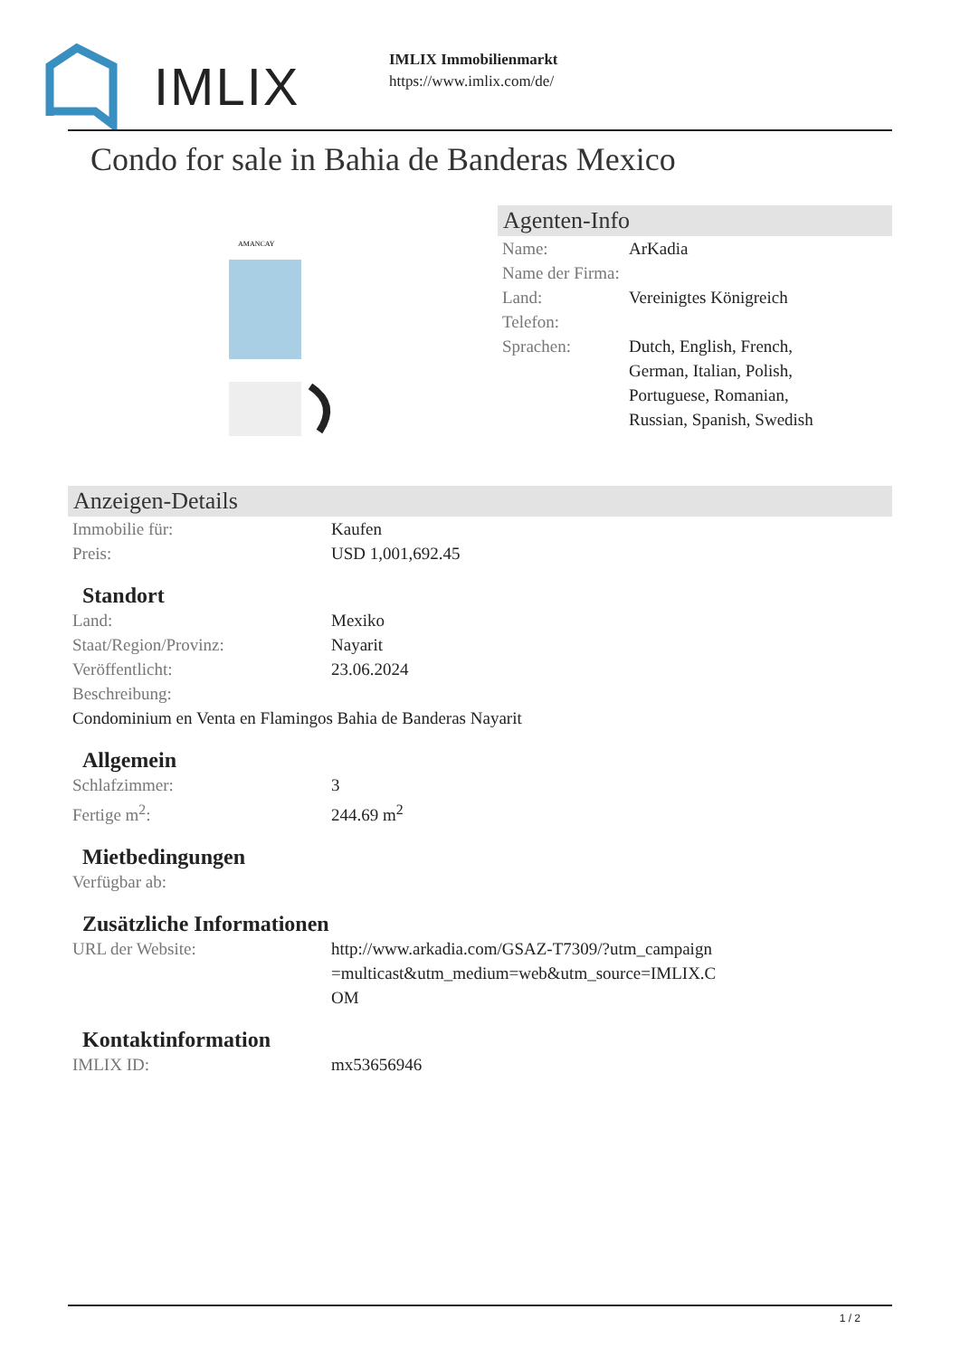IMLIX
IMLIX Immobilienmarkt
https://www.imlix.com/de/
Condo for sale in Bahia de Banderas Mexico
AMANCAY
Agenten-Info
| Name: | ArKadia |
| Name der Firma: | |
| Land: | Vereinigtes Königreich |
| Telefon: | |
| Sprachen: | Dutch, English, French, German, Italian, Polish, Portuguese, Romanian, Russian, Spanish, Swedish |
Anzeigen-Details
| Immobilie für: | Kaufen |
| Preis: | USD 1,001,692.45 |
Standort
| Land: | Mexiko |
| Staat/Region/Provinz: | Nayarit |
| Veröffentlicht: | 23.06.2024 |
| Beschreibung: | |
| Condominium en Venta en Flamingos Bahia de Banderas Nayarit | |
Allgemein
| Schlafzimmer: | 3 |
| Fertige m<sup>2</sup>: | 244.69 m<sup>2</sup> |
Mietbedingungen
| Verfügbar ab: | |
Zusätzliche Informationen
| URL der Website: | http://www.arkadia.com/GSAZ-T7309/?utm_campaign=multicast&utm_medium=web&utm_source=IMLIX.COM |
Kontaktinformation
| IMLIX ID: | mx53656946 |
1 / 2